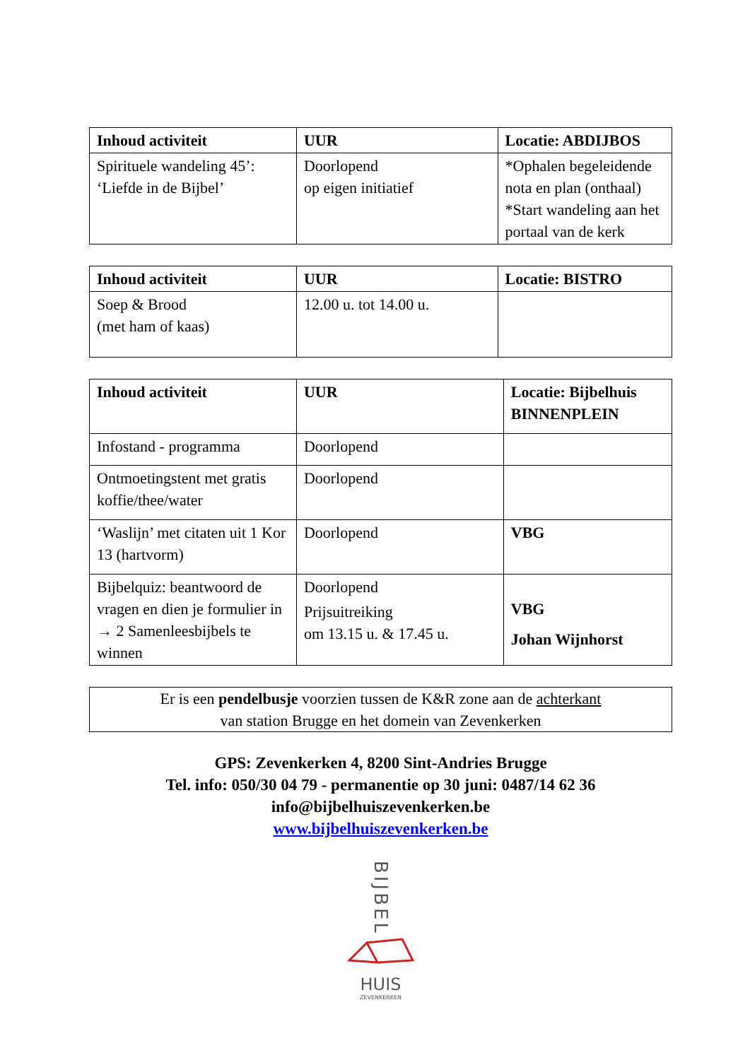| Inhoud activiteit | UUR | Locatie: ABDIJBOS |
| --- | --- | --- |
| Spirituele wandeling 45’: ‘Liefde in de Bijbel’ | Doorlopend op eigen initiatief | *Ophalen begeleidende nota en plan (onthaal) *Start wandeling aan het portaal van de kerk |
| Inhoud activiteit | UUR | Locatie: BISTRO |
| --- | --- | --- |
| Soep & Brood (met ham of kaas) | 12.00 u. tot 14.00 u. | |
| Inhoud activiteit | UUR | Locatie: Bijbelhuis BINNENPLEIN |
| --- | --- | --- |
| Infostand - programma | Doorlopend | |
| Ontmoetingstent met gratis koffie/thee/water | Doorlopend | |
| ‘Waslijn’ met citaten uit 1 Kor 13 (hartvorm) | Doorlopend | VBG |
| Bijbelquiz: beantwoord de vragen en dien je formulier in → 2 Samenleesbijbels te winnen | Doorlopend Prijsuitreiking om 13.15 u. & 17.45 u. | VBG Johan Wijnhorst |
Er is een pendelbusje voorzien tussen de K&R zone aan de achterkant
van station Brugge en het domein van Zevenkerken
GPS: Zevenkerken 4, 8200 Sint-Andries Brugge
Tel. info: 050/30 04 79 - permanentie op 30 juni: 0487/14 62 36
info@bijbelhuiszevenkerken.be
www.bijbelhuiszevenkerken.be
BIJBEL
HUIS
ZEVENKERKEN